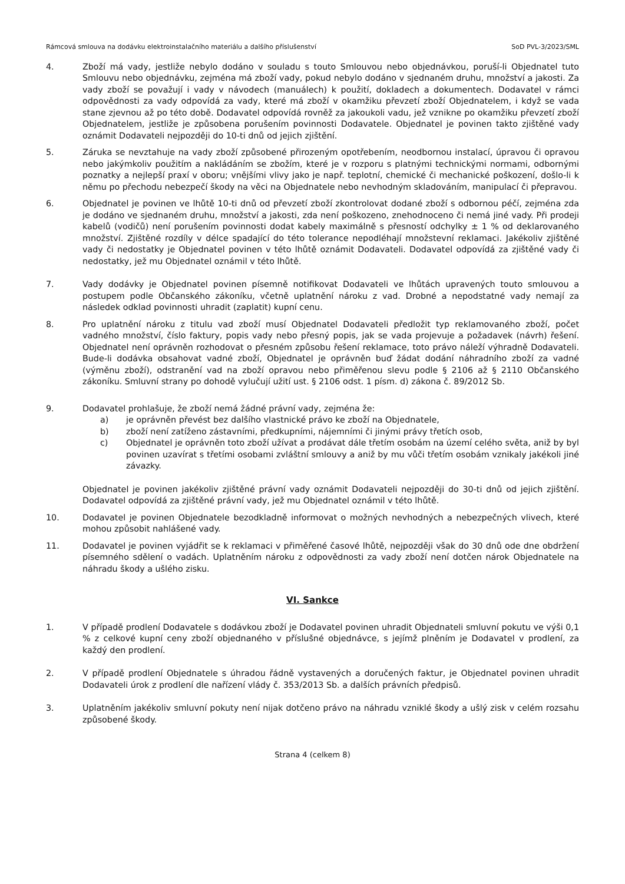Rámcová smlouva na dodávku elektroinstalačního materiálu a dalšího příslušenství SoD PVL-3/2023/SML
4. Zboží má vady, jestliže nebylo dodáno v souladu s touto Smlouvou nebo objednávkou, poruší-li Objednatel tuto Smlouvu nebo objednávku, zejména má zboží vady, pokud nebylo dodáno v sjednaném druhu, množství a jakosti. Za vady zboží se považují i vady v návodech (manuálech) k použití, dokladech a dokumentech. Dodavatel v rámci odpovědnosti za vady odpovídá za vady, které má zboží v okamžiku převzetí zboží Objednatelem, i když se vada stane zjevnou až po této době. Dodavatel odpovídá rovněž za jakoukoli vadu, jež vznikne po okamžiku převzetí zboží Objednatelem, jestliže je způsobena porušením povinnosti Dodavatele. Objednatel je povinen takto zjištěné vady oznámit Dodavateli nejpozději do 10-ti dnů od jejich zjištění.
5. Záruka se nevztahuje na vady zboží způsobené přirozeným opotřebením, neodbornou instalací, úpravou či opravou nebo jakýmkoliv použitím a nakládáním se zbožím, které je v rozporu s platnými technickými normami, odbornými poznatky a nejlepší praxí v oboru; vnějšími vlivy jako je např. teplotní, chemické či mechanické poškození, došlo-li k němu po přechodu nebezpečí škody na věci na Objednatele nebo nevhodným skladováním, manipulací či přepravou.
6. Objednatel je povinen ve lhůtě 10-ti dnů od převzetí zboží zkontrolovat dodané zboží s odbornou péčí, zejména zda je dodáno ve sjednaném druhu, množství a jakosti, zda není poškozeno, znehodnoceno či nemá jiné vady. Při prodeji kabelů (vodičů) není porušením povinnosti dodat kabely maximálně s přesností odchylky ± 1 % od deklarovaného množství. Zjištěné rozdíly v délce spadající do této tolerance nepodléhají množstevní reklamaci. Jakékoliv zjištěné vady či nedostatky je Objednatel povinen v této lhůtě oznámit Dodavateli. Dodavatel odpovídá za zjištěné vady či nedostatky, jež mu Objednatel oznámil v této lhůtě.
7. Vady dodávky je Objednatel povinen písemně notifikovat Dodavateli ve lhůtách upravených touto smlouvou a postupem podle Občanského zákoníku, včetně uplatnění nároku z vad. Drobné a nepodstatné vady nemají za následek odklad povinnosti uhradit (zaplatit) kupní cenu.
8. Pro uplatnění nároku z titulu vad zboží musí Objednatel Dodavateli předložit typ reklamovaného zboží, počet vadného množství, číslo faktury, popis vady nebo přesný popis, jak se vada projevuje a požadavek (návrh) řešení. Objednatel není oprávněn rozhodovat o přesném způsobu řešení reklamace, toto právo náleží výhradně Dodavateli. Bude-li dodávka obsahovat vadné zboží, Objednatel je oprávněn buď žádat dodání náhradního zboží za vadné (výměnu zboží), odstranění vad na zboží opravou nebo přiměřenou slevu podle § 2106 až § 2110 Občanského zákoníku. Smluvní strany po dohodě vylučují užití ust. § 2106 odst. 1 písm. d) zákona č. 89/2012 Sb.
9. Dodavatel prohlašuje, že zboží nemá žádné právní vady, zejména že:
a) je oprávněn převést bez dalšího vlastnické právo ke zboží na Objednatele,
b) zboží není zatíženo zástavními, předkupními, nájemními či jinými právy třetích osob,
c) Objednatel je oprávněn toto zboží užívat a prodávat dále třetím osobám na území celého světa, aniž by byl povinen uzavírat s třetími osobami zvláštní smlouvy a aniž by mu vůči třetím osobám vznikaly jakékoli jiné závazky.
Objednatel je povinen jakékoliv zjištěné právní vady oznámit Dodavateli nejpozději do 30-ti dnů od jejich zjištění. Dodavatel odpovídá za zjištěné právní vady, jež mu Objednatel oznámil v této lhůtě.
10. Dodavatel je povinen Objednatele bezodkladně informovat o možných nevhodných a nebezpečných vlivech, které mohou způsobit nahlášené vady.
11. Dodavatel je povinen vyjádřit se k reklamaci v přiměřené časové lhůtě, nejpozději však do 30 dnů ode dne obdržení písemného sdělení o vadách. Uplatněním nároku z odpovědnosti za vady zboží není dotčen nárok Objednatele na náhradu škody a ušlého zisku.
VI. Sankce
1. V případě prodlení Dodavatele s dodávkou zboží je Dodavatel povinen uhradit Objednateli smluvní pokutu ve výši 0,1 % z celkové kupní ceny zboží objednaného v příslušné objednávce, s jejímž plněním je Dodavatel v prodlení, za každý den prodlení.
2. V případě prodlení Objednatele s úhradou řádně vystavených a doručených faktur, je Objednatel povinen uhradit Dodavateli úrok z prodlení dle nařízení vlády č. 353/2013 Sb. a dalších právních předpisů.
3. Uplatněním jakékoliv smluvní pokuty není nijak dotčeno právo na náhradu vzniklé škody a ušlý zisk v celém rozsahu způsobené škody.
Strana 4 (celkem 8)